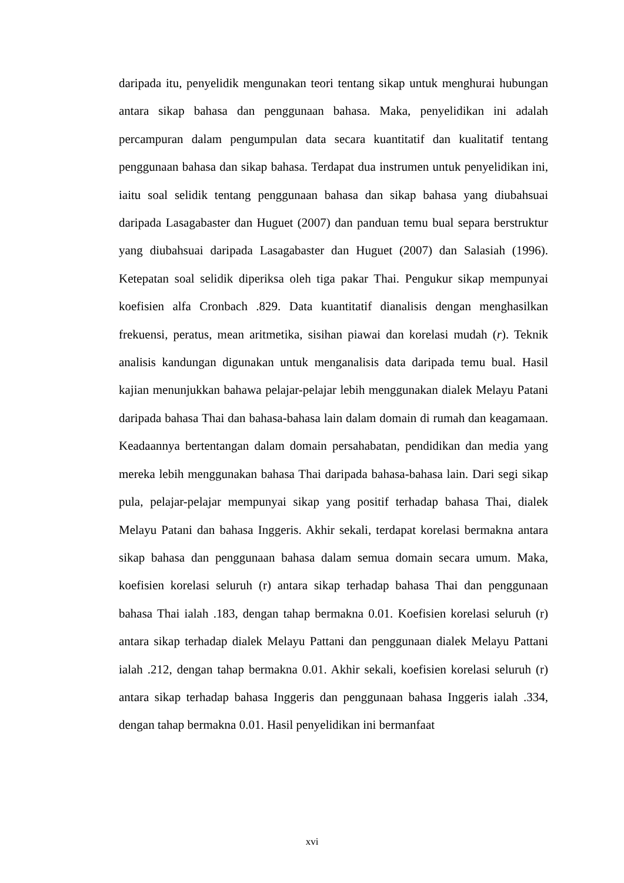daripada itu, penyelidik mengunakan teori tentang sikap untuk menghurai hubungan antara sikap bahasa dan penggunaan bahasa. Maka, penyelidikan ini adalah percampuran dalam pengumpulan data secara kuantitatif dan kualitatif tentang penggunaan bahasa dan sikap bahasa. Terdapat dua instrumen untuk penyelidikan ini, iaitu soal selidik tentang penggunaan bahasa dan sikap bahasa yang diubahsuai daripada Lasagabaster dan Huguet (2007) dan panduan temu bual separa berstruktur yang diubahsuai daripada Lasagabaster dan Huguet (2007) dan Salasiah (1996). Ketepatan soal selidik diperiksa oleh tiga pakar Thai. Pengukur sikap mempunyai koefisien alfa Cronbach .829. Data kuantitatif dianalisis dengan menghasilkan frekuensi, peratus, mean aritmetika, sisihan piawai dan korelasi mudah (r). Teknik analisis kandungan digunakan untuk menganalisis data daripada temu bual. Hasil kajian menunjukkan bahawa pelajar-pelajar lebih menggunakan dialek Melayu Patani daripada bahasa Thai dan bahasa-bahasa lain dalam domain di rumah dan keagamaan. Keadaannya bertentangan dalam domain persahabatan, pendidikan dan media yang mereka lebih menggunakan bahasa Thai daripada bahasa-bahasa lain. Dari segi sikap pula, pelajar-pelajar mempunyai sikap yang positif terhadap bahasa Thai, dialek Melayu Patani dan bahasa Inggeris. Akhir sekali, terdapat korelasi bermakna antara sikap bahasa dan penggunaan bahasa dalam semua domain secara umum. Maka, koefisien korelasi seluruh (r) antara sikap terhadap bahasa Thai dan penggunaan bahasa Thai ialah .183, dengan tahap bermakna 0.01. Koefisien korelasi seluruh (r) antara sikap terhadap dialek Melayu Pattani dan penggunaan dialek Melayu Pattani ialah .212, dengan tahap bermakna 0.01. Akhir sekali, koefisien korelasi seluruh (r) antara sikap terhadap bahasa Inggeris dan penggunaan bahasa Inggeris ialah .334, dengan tahap bermakna 0.01. Hasil penyelidikan ini bermanfaat
xvi